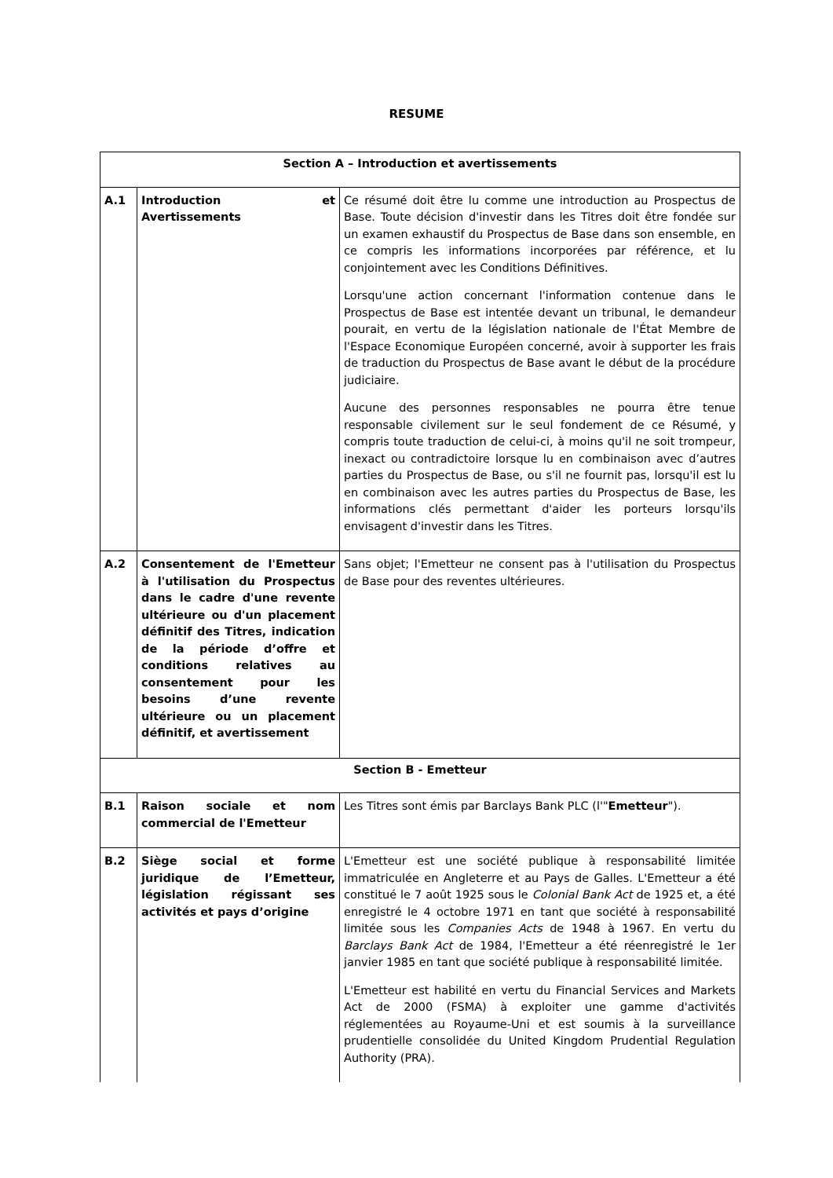RESUME
| Section A – Introduction et avertissements | | |
| --- | --- | --- |
| A.1 | Introduction et Avertissements | Ce résumé doit être lu comme une introduction au Prospectus de Base. Toute décision d'investir dans les Titres doit être fondée sur un examen exhaustif du Prospectus de Base dans son ensemble, en ce compris les informations incorporées par référence, et lu conjointement avec les Conditions Définitives. Lorsqu'une action concernant l'information contenue dans le Prospectus de Base est intentée devant un tribunal, le demandeur pourait, en vertu de la législation nationale de l'État Membre de l'Espace Economique Européen concerné, avoir à supporter les frais de traduction du Prospectus de Base avant le début de la procédure judiciaire. Aucune des personnes responsables ne pourra être tenue responsable civilement sur le seul fondement de ce Résumé, y compris toute traduction de celui-ci, à moins qu'il ne soit trompeur, inexact ou contradictoire lorsque lu en combinaison avec d’autres parties du Prospectus de Base, ou s'il ne fournit pas, lorsqu'il est lu en combinaison avec les autres parties du Prospectus de Base, les informations clés permettant d'aider les porteurs lorsqu'ils envisagent d'investir dans les Titres. |
| A.2 | Consentement de l'Emetteur à l'utilisation du Prospectus dans le cadre d'une revente ultérieure ou d'un placement définitif des Titres, indication de la période d’offre et conditions relatives au consentement pour les besoins d’une revente ultérieure ou un placement définitif, et avertissement | Sans objet; l'Emetteur ne consent pas à l'utilisation du Prospectus de Base pour des reventes ultérieures. |
| Section B - Emetteur | | |
| B.1 | Raison sociale et nom commercial de l'Emetteur | Les Titres sont émis par Barclays Bank PLC (l'" Emetteur "). |
| B.2 | Siège social et forme juridique de l’Emetteur, législation régissant ses activités et pays d’origine | L'Emetteur est une société publique à responsabilité limitée immatriculée en Angleterre et au Pays de Galles. L'Emetteur a été constitué le 7 août 1925 sous le Colonial Bank Act de 1925 et, a été enregistré le 4 octobre 1971 en tant que société à responsabilité limitée sous les Companies Acts de 1948 à 1967. En vertu du Barclays Bank Act de 1984, l'Emetteur a été réenregistré le 1er janvier 1985 en tant que société publique à responsabilité limitée. L'Emetteur est habilité en vertu du Financial Services and Markets Act de 2000 (FSMA) à exploiter une gamme d'activités réglementées au Royaume-Uni et est soumis à la surveillance prudentielle consolidée du United Kingdom Prudential Regulation Authority (PRA). |